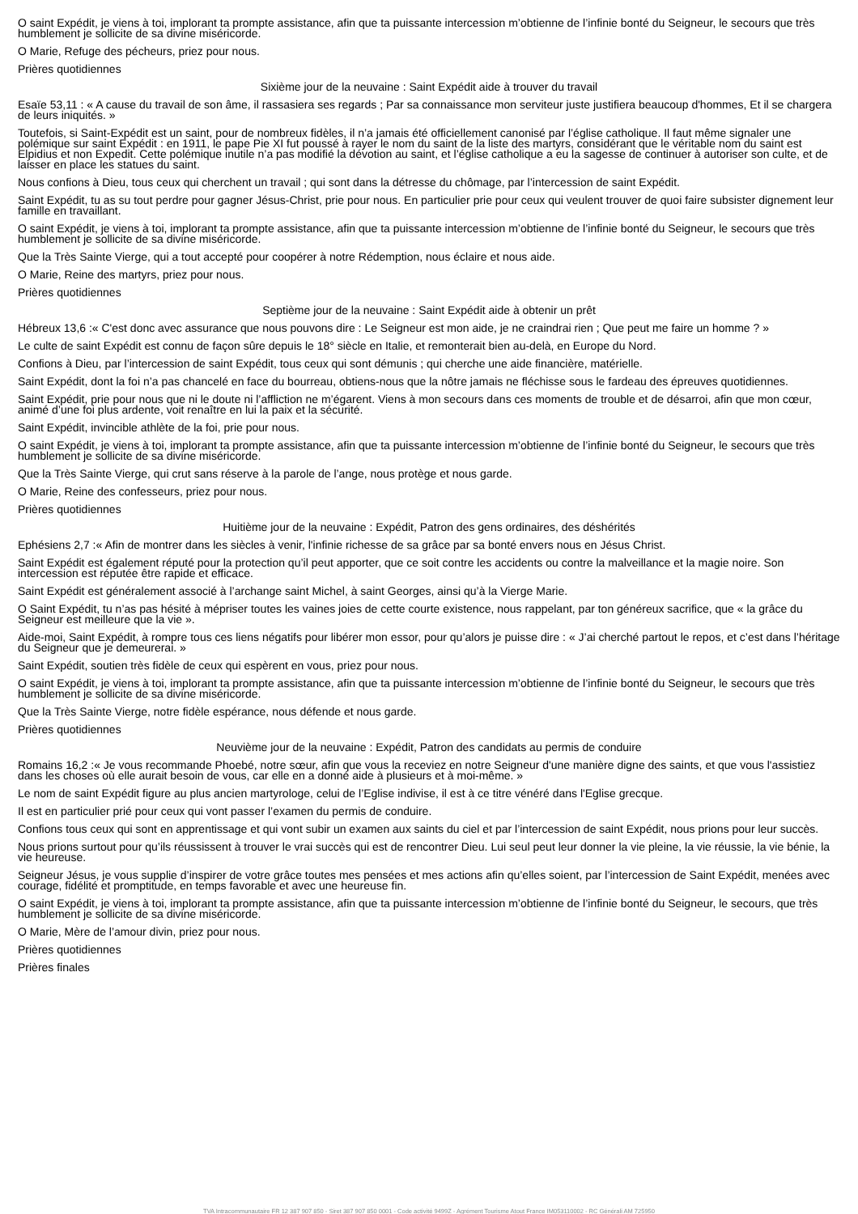O saint Expédit, je viens à toi, implorant ta prompte assistance, afin que ta puissante intercession m’obtienne de l’infinie bonté du Seigneur, le secours que très humblement je sollicite de sa divine miséricorde.
O Marie, Refuge des pécheurs, priez pour nous.
Prières quotidiennes
Sixième jour de la neuvaine : Saint Expédit aide à trouver du travail
Esaïe 53,11 : « A cause du travail de son âme, il rassasiera ses regards ; Par sa connaissance mon serviteur juste justifiera beaucoup d'hommes, Et il se chargera de leurs iniquités. »
Toutefois, si Saint-Expédit est un saint, pour de nombreux fidèles, il n’a jamais été officiellement canonisé par l’église catholique. Il faut même signaler une polémique sur saint Expédit : en 1911, le pape Pie XI fut poussé à rayer le nom du saint de la liste des martyrs, considérant que le véritable nom du saint est Elpidius et non Expedit. Cette polémique inutile n’a pas modifié la dévotion au saint, et l’église catholique a eu la sagesse de continuer à autoriser son culte, et de laisser en place les statues du saint.
Nous confions à Dieu, tous ceux qui cherchent un travail ; qui sont dans la détresse du chômage, par l’intercession de saint Expédit.
Saint Expédit, tu as su tout perdre pour gagner Jésus-Christ, prie pour nous. En particulier prie pour ceux qui veulent trouver de quoi faire subsister dignement leur famille en travaillant.
O saint Expédit, je viens à toi, implorant ta prompte assistance, afin que ta puissante intercession m’obtienne de l’infinie bonté du Seigneur, le secours que très humblement je sollicite de sa divine miséricorde.
Que la Très Sainte Vierge, qui a tout accepté pour coopérer à notre Rédemption, nous éclaire et nous aide.
O Marie, Reine des martyrs, priez pour nous.
Prières quotidiennes
Septième jour de la neuvaine : Saint Expédit aide à obtenir un prêt
Hébreux 13,6 :« C'est donc avec assurance que nous pouvons dire : Le Seigneur est mon aide, je ne craindrai rien ; Que peut me faire un homme ? »
Le culte de saint Expédit est connu de façon sûre depuis le 18° siècle en Italie, et remonterait bien au-delà, en Europe du Nord.
Confions à Dieu, par l’intercession de saint Expédit, tous ceux qui sont démunis ; qui cherche une aide financière, matérielle.
Saint Expédit, dont la foi n’a pas chancelé en face du bourreau, obtiens-nous que la nôtre jamais ne fléchisse sous le fardeau des épreuves quotidiennes.
Saint Expédit, prie pour nous que ni le doute ni l’affliction ne m’égarent. Viens à mon secours dans ces moments de trouble et de désarroi, afin que mon cœur, animé d’une foi plus ardente, voit renaître en lui la paix et la sécurité.
Saint Expédit, invincible athlète de la foi, prie pour nous.
O saint Expédit, je viens à toi, implorant ta prompte assistance, afin que ta puissante intercession m’obtienne de l’infinie bonté du Seigneur, le secours que très humblement je sollicite de sa divine miséricorde.
Que la Très Sainte Vierge, qui crut sans réserve à la parole de l’ange, nous protège et nous garde.
O Marie, Reine des confesseurs, priez pour nous.
Prières quotidiennes
Huitième jour de la neuvaine : Expédit, Patron des gens ordinaires, des déshérités
Ephésiens 2,7 :« Afin de montrer dans les siècles à venir, l'infinie richesse de sa grâce par sa bonté envers nous en Jésus Christ.
Saint Expédit est également réputé pour la protection qu’il peut apporter, que ce soit contre les accidents ou contre la malveillance et la magie noire. Son intercession est réputée être rapide et efficace.
Saint Expédit est généralement associé à l’archange saint Michel, à saint Georges, ainsi qu’à la Vierge Marie.
O Saint Expédit, tu n’as pas hésité à mépriser toutes les vaines joies de cette courte existence, nous rappelant, par ton généreux sacrifice, que « la grâce du Seigneur est meilleure que la vie ».
Aide-moi, Saint Expédit, à rompre tous ces liens négatifs pour libérer mon essor, pour qu’alors je puisse dire : « J’ai cherché partout le repos, et c’est dans l’héritage du Seigneur que je demeurerai. »
Saint Expédit, soutien très fidèle de ceux qui espèrent en vous, priez pour nous.
O saint Expédit, je viens à toi, implorant ta prompte assistance, afin que ta puissante intercession m’obtienne de l’infinie bonté du Seigneur, le secours que très humblement je sollicite de sa divine miséricorde.
Que la Très Sainte Vierge, notre fidèle espérance, nous défende et nous garde.
Prières quotidiennes
Neuvième jour de la neuvaine : Expédit, Patron des candidats au permis de conduire
Romains 16,2 :« Je vous recommande Phoebé, notre sœur, afin que vous la receviez en notre Seigneur d'une manière digne des saints, et que vous l'assistiez dans les choses où elle aurait besoin de vous, car elle en a donné aide à plusieurs et à moi-même. »
Le nom de saint Expédit figure au plus ancien martyrologe, celui de l’Eglise indivise, il est à ce titre vénéré dans l'Eglise grecque.
Il est en particulier prié pour ceux qui vont passer l’examen du permis de conduire.
Confions tous ceux qui sont en apprentissage et qui vont subir un examen aux saints du ciel et par l’intercession de saint Expédit, nous prions pour leur succès.
Nous prions surtout pour qu’ils réussissent à trouver le vrai succès qui est de rencontrer Dieu. Lui seul peut leur donner la vie pleine, la vie réussie, la vie bénie, la vie heureuse.
Seigneur Jésus, je vous supplie d’inspirer de votre grâce toutes mes pensées et mes actions afin qu’elles soient, par l’intercession de Saint Expédit, menées avec courage, fidélité et promptitude, en temps favorable et avec une heureuse fin.
O saint Expédit, je viens à toi, implorant ta prompte assistance, afin que ta puissante intercession m’obtienne de l’infinie bonté du Seigneur, le secours, que très humblement je sollicite de sa divine miséricorde.
O Marie, Mère de l’amour divin, priez pour nous.
Prières quotidiennes
Prières finales
TVA Intracommunautaire FR 12 387 907 850 - Siret 387 907 850 0001 - Code activité 9499Z - Agrément Tourisme Atout France IM053110002 - RC Générali AM 725950